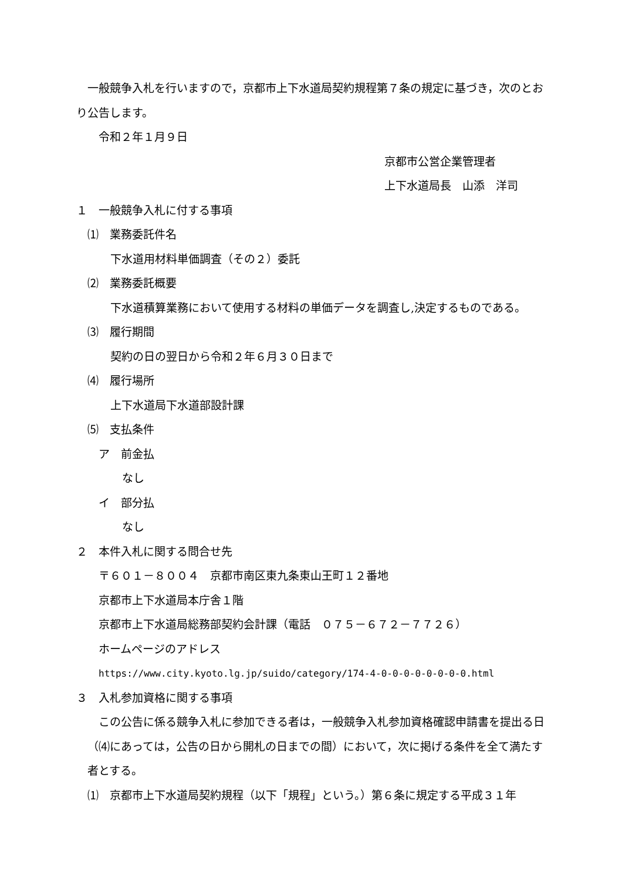一般競争入札を行いますので，京都市上下水道局契約規程第７条の規定に基づき，次のとおり公告します。
令和２年１月９日
京都市公営企業管理者
上下水道局長　山添　洋司
１　一般競争入札に付する事項
⑴　業務委託件名
下水道用材料単価調査（その２）委託
⑵　業務委託概要
下水道積算業務において使用する材料の単価データを調査し,決定するものである。
⑶　履行期間
契約の日の翌日から令和２年６月３０日まで
⑷　履行場所
上下水道局下水道部設計課
⑸　支払条件
ア　前金払
なし
イ　部分払
なし
２　本件入札に関する問合せ先
〒６０１－８００４　京都市南区東九条東山王町１２番地
京都市上下水道局本庁舎１階
京都市上下水道局総務部契約会計課（電話　０７５－６７２－７７２６）
ホームページのアドレス
https://www.city.kyoto.lg.jp/suido/category/174-4-0-0-0-0-0-0-0-0.html
３　入札参加資格に関する事項
　この公告に係る競争入札に参加できる者は，一般競争入札参加資格確認申請書を提出る日（⑷にあっては，公告の日から開札の日までの間）において，次に掲げる条件を全て満たす者とする。
⑴　京都市上下水道局契約規程（以下「規程」という。）第６条に規定する平成３１年